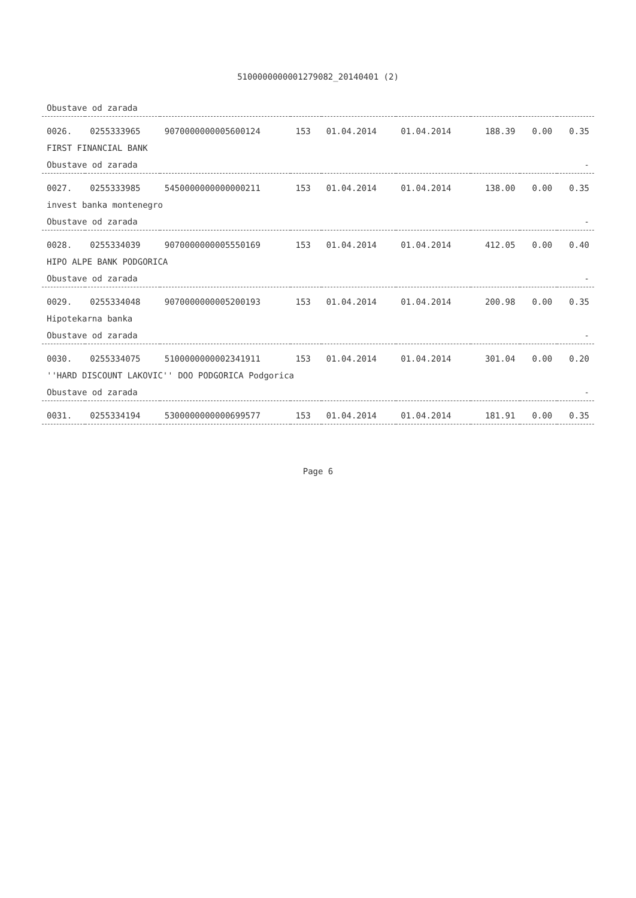5100000000001279082_20140401 (2)
| Obustave od zarada | | | | | | | | |
| 0026. | 0255333965 | 9070000000005600124 | 153 | 01.04.2014 | 01.04.2014 | 188.39 | 0.00 | 0.35 |
| FIRST FINANCIAL BANK | | | | | | | | |
| Obustave od zarada | | | | | | | | - |
| 0027. | 0255333985 | 5450000000000000211 | 153 | 01.04.2014 | 01.04.2014 | 138.00 | 0.00 | 0.35 |
| invest banka montenegro | | | | | | | | |
| Obustave od zarada | | | | | | | | - |
| 0028. | 0255334039 | 9070000000005550169 | 153 | 01.04.2014 | 01.04.2014 | 412.05 | 0.00 | 0.40 |
| HIPO ALPE BANK PODGORICA | | | | | | | | |
| Obustave od zarada | | | | | | | | - |
| 0029. | 0255334048 | 9070000000005200193 | 153 | 01.04.2014 | 01.04.2014 | 200.98 | 0.00 | 0.35 |
| Hipotekarna banka | | | | | | | | |
| Obustave od zarada | | | | | | | | - |
| 0030. | 0255334075 | 5100000000002341911 | 153 | 01.04.2014 | 01.04.2014 | 301.04 | 0.00 | 0.20 |
| ''HARD DISCOUNT LAKOVIC'' DOO PODGORICA Podgorica | | | | | | | | |
| Obustave od zarada | | | | | | | | - |
| 0031. | 0255334194 | 5300000000000699577 | 153 | 01.04.2014 | 01.04.2014 | 181.91 | 0.00 | 0.35 |
Page 6